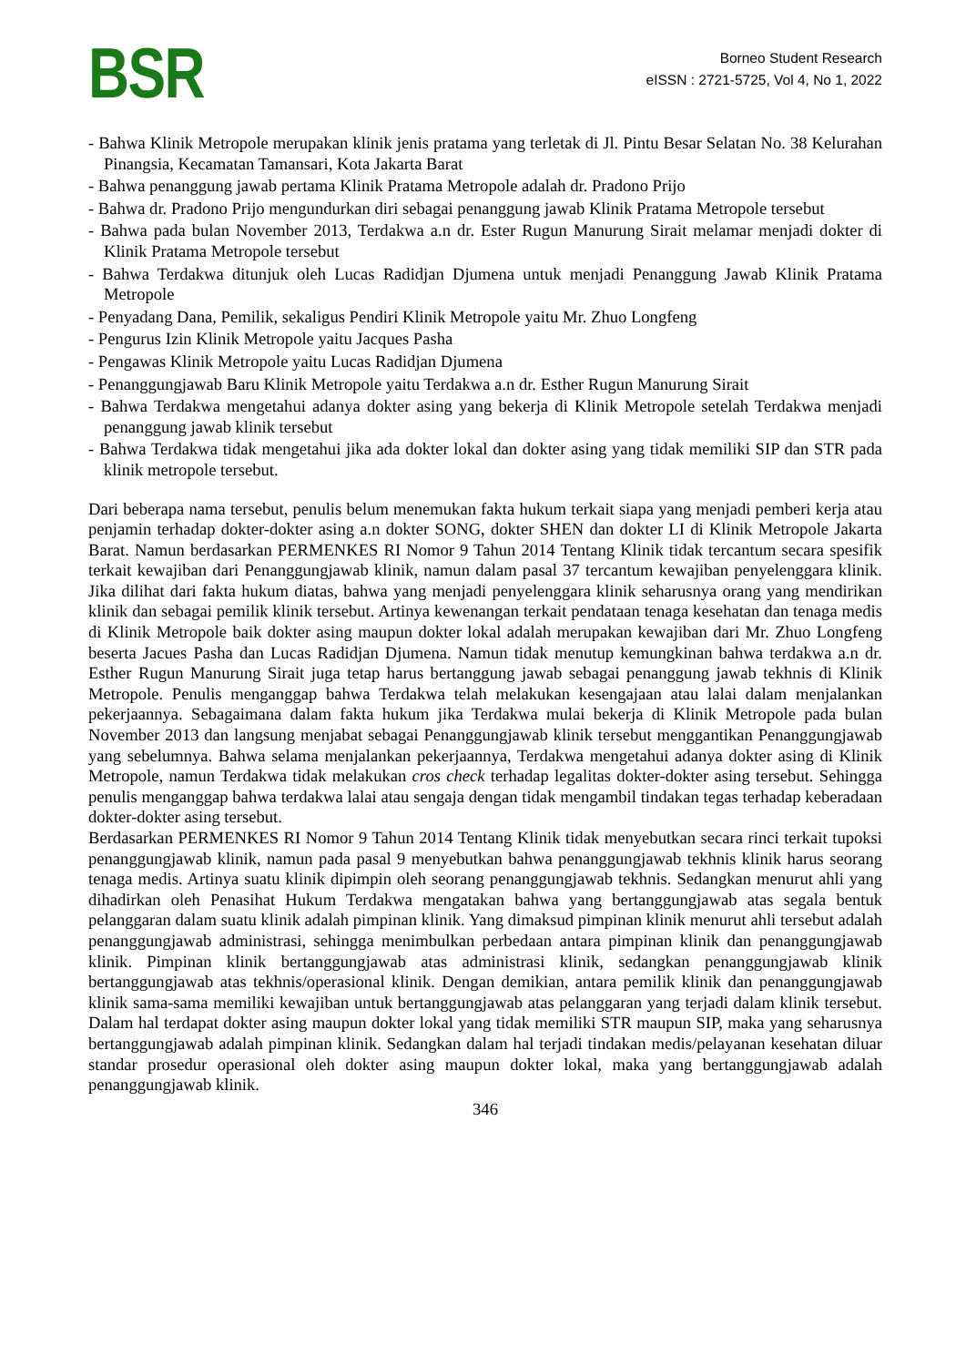BSR
Borneo Student Research
eISSN : 2721-5725, Vol 4, No 1, 2022
- Bahwa Klinik Metropole merupakan klinik jenis pratama yang terletak di Jl. Pintu Besar Selatan No. 38 Kelurahan Pinangsia, Kecamatan Tamansari, Kota Jakarta Barat
- Bahwa penanggung jawab pertama Klinik Pratama Metropole adalah dr. Pradono Prijo
- Bahwa dr. Pradono Prijo mengundurkan diri sebagai penanggung jawab Klinik Pratama Metropole tersebut
- Bahwa pada bulan November 2013, Terdakwa a.n dr. Ester Rugun Manurung Sirait melamar menjadi dokter di Klinik Pratama Metropole tersebut
- Bahwa Terdakwa ditunjuk oleh Lucas Radidjan Djumena untuk menjadi Penanggung Jawab Klinik Pratama Metropole
- Penyadang Dana, Pemilik, sekaligus Pendiri Klinik Metropole yaitu Mr. Zhuo Longfeng
- Pengurus Izin Klinik Metropole yaitu Jacques Pasha
- Pengawas Klinik Metropole yaitu Lucas Radidjan Djumena
- Penanggungjawab Baru Klinik Metropole yaitu Terdakwa a.n dr. Esther Rugun Manurung Sirait
- Bahwa Terdakwa mengetahui adanya dokter asing yang bekerja di Klinik Metropole setelah Terdakwa menjadi penanggung jawab klinik tersebut
- Bahwa Terdakwa tidak mengetahui jika ada dokter lokal dan dokter asing yang tidak memiliki SIP dan STR pada klinik metropole tersebut.
Dari beberapa nama tersebut, penulis belum menemukan fakta hukum terkait siapa yang menjadi pemberi kerja atau penjamin terhadap dokter-dokter asing a.n dokter SONG, dokter SHEN dan dokter LI di Klinik Metropole Jakarta Barat. Namun berdasarkan PERMENKES RI Nomor 9 Tahun 2014 Tentang Klinik tidak tercantum secara spesifik terkait kewajiban dari Penanggungjawab klinik, namun dalam pasal 37 tercantum kewajiban penyelenggara klinik. Jika dilihat dari fakta hukum diatas, bahwa yang menjadi penyelenggara klinik seharusnya orang yang mendirikan klinik dan sebagai pemilik klinik tersebut. Artinya kewenangan terkait pendataan tenaga kesehatan dan tenaga medis di Klinik Metropole baik dokter asing maupun dokter lokal adalah merupakan kewajiban dari Mr. Zhuo Longfeng beserta Jacues Pasha dan Lucas Radidjan Djumena. Namun tidak menutup kemungkinan bahwa terdakwa a.n dr. Esther Rugun Manurung Sirait juga tetap harus bertanggung jawab sebagai penanggung jawab tekhnis di Klinik Metropole. Penulis menganggap bahwa Terdakwa telah melakukan kesengajaan atau lalai dalam menjalankan pekerjaannya. Sebagaimana dalam fakta hukum jika Terdakwa mulai bekerja di Klinik Metropole pada bulan November 2013 dan langsung menjabat sebagai Penanggungjawab klinik tersebut menggantikan Penanggungjawab yang sebelumnya. Bahwa selama menjalankan pekerjaannya, Terdakwa mengetahui adanya dokter asing di Klinik Metropole, namun Terdakwa tidak melakukan cros check terhadap legalitas dokter-dokter asing tersebut. Sehingga penulis menganggap bahwa terdakwa lalai atau sengaja dengan tidak mengambil tindakan tegas terhadap keberadaan dokter-dokter asing tersebut.
Berdasarkan PERMENKES RI Nomor 9 Tahun 2014 Tentang Klinik tidak menyebutkan secara rinci terkait tupoksi penanggungjawab klinik, namun pada pasal 9 menyebutkan bahwa penanggungjawab tekhnis klinik harus seorang tenaga medis. Artinya suatu klinik dipimpin oleh seorang penanggungjawab tekhnis. Sedangkan menurut ahli yang dihadirkan oleh Penasihat Hukum Terdakwa mengatakan bahwa yang bertanggungjawab atas segala bentuk pelanggaran dalam suatu klinik adalah pimpinan klinik. Yang dimaksud pimpinan klinik menurut ahli tersebut adalah penanggungjawab administrasi, sehingga menimbulkan perbedaan antara pimpinan klinik dan penanggungjawab klinik. Pimpinan klinik bertanggungjawab atas administrasi klinik, sedangkan penanggungjawab klinik bertanggungjawab atas tekhnis/operasional klinik. Dengan demikian, antara pemilik klinik dan penanggungjawab klinik sama-sama memiliki kewajiban untuk bertanggungjawab atas pelanggaran yang terjadi dalam klinik tersebut. Dalam hal terdapat dokter asing maupun dokter lokal yang tidak memiliki STR maupun SIP, maka yang seharusnya bertanggungjawab adalah pimpinan klinik. Sedangkan dalam hal terjadi tindakan medis/pelayanan kesehatan diluar standar prosedur operasional oleh dokter asing maupun dokter lokal, maka yang bertanggungjawab adalah penanggungjawab klinik.
346